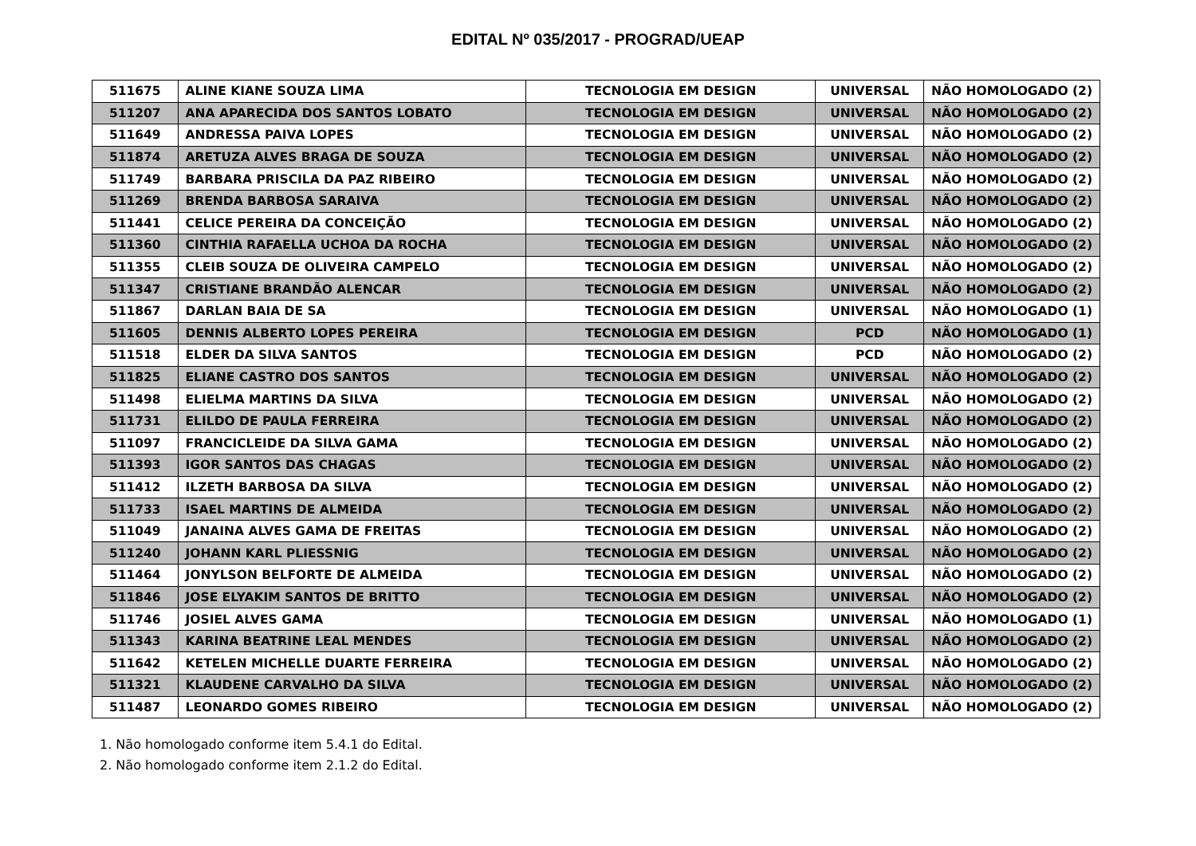EDITAL Nº 035/2017 - PROGRAD/UEAP
| 511675 | ALINE KIANE SOUZA LIMA | TECNOLOGIA EM DESIGN | UNIVERSAL | NÃO HOMOLOGADO (2) |
| 511207 | ANA APARECIDA DOS SANTOS LOBATO | TECNOLOGIA EM DESIGN | UNIVERSAL | NÃO HOMOLOGADO (2) |
| 511649 | ANDRESSA PAIVA LOPES | TECNOLOGIA EM DESIGN | UNIVERSAL | NÃO HOMOLOGADO (2) |
| 511874 | ARETUZA ALVES BRAGA DE SOUZA | TECNOLOGIA EM DESIGN | UNIVERSAL | NÃO HOMOLOGADO (2) |
| 511749 | BARBARA PRISCILA DA PAZ RIBEIRO | TECNOLOGIA EM DESIGN | UNIVERSAL | NÃO HOMOLOGADO (2) |
| 511269 | BRENDA BARBOSA SARAIVA | TECNOLOGIA EM DESIGN | UNIVERSAL | NÃO HOMOLOGADO (2) |
| 511441 | CELICE PEREIRA DA CONCEIÇÃO | TECNOLOGIA EM DESIGN | UNIVERSAL | NÃO HOMOLOGADO (2) |
| 511360 | CINTHIA RAFAELLA UCHOA DA ROCHA | TECNOLOGIA EM DESIGN | UNIVERSAL | NÃO HOMOLOGADO (2) |
| 511355 | CLEIB SOUZA DE OLIVEIRA CAMPELO | TECNOLOGIA EM DESIGN | UNIVERSAL | NÃO HOMOLOGADO (2) |
| 511347 | CRISTIANE BRANDÃO ALENCAR | TECNOLOGIA EM DESIGN | UNIVERSAL | NÃO HOMOLOGADO (2) |
| 511867 | DARLAN BAIA DE SA | TECNOLOGIA EM DESIGN | UNIVERSAL | NÃO HOMOLOGADO (1) |
| 511605 | DENNIS ALBERTO LOPES PEREIRA | TECNOLOGIA EM DESIGN | PCD | NÃO HOMOLOGADO (1) |
| 511518 | ELDER DA SILVA SANTOS | TECNOLOGIA EM DESIGN | PCD | NÃO HOMOLOGADO (2) |
| 511825 | ELIANE CASTRO DOS SANTOS | TECNOLOGIA EM DESIGN | UNIVERSAL | NÃO HOMOLOGADO (2) |
| 511498 | ELIELMA MARTINS DA SILVA | TECNOLOGIA EM DESIGN | UNIVERSAL | NÃO HOMOLOGADO (2) |
| 511731 | ELILDO DE PAULA FERREIRA | TECNOLOGIA EM DESIGN | UNIVERSAL | NÃO HOMOLOGADO (2) |
| 511097 | FRANCICLEIDE DA SILVA GAMA | TECNOLOGIA EM DESIGN | UNIVERSAL | NÃO HOMOLOGADO (2) |
| 511393 | IGOR SANTOS DAS CHAGAS | TECNOLOGIA EM DESIGN | UNIVERSAL | NÃO HOMOLOGADO (2) |
| 511412 | ILZETH BARBOSA DA SILVA | TECNOLOGIA EM DESIGN | UNIVERSAL | NÃO HOMOLOGADO (2) |
| 511733 | ISAEL MARTINS DE ALMEIDA | TECNOLOGIA EM DESIGN | UNIVERSAL | NÃO HOMOLOGADO (2) |
| 511049 | JANAINA ALVES GAMA DE FREITAS | TECNOLOGIA EM DESIGN | UNIVERSAL | NÃO HOMOLOGADO (2) |
| 511240 | JOHANN KARL PLIESSNIG | TECNOLOGIA EM DESIGN | UNIVERSAL | NÃO HOMOLOGADO (2) |
| 511464 | JONYLSON BELFORTE DE ALMEIDA | TECNOLOGIA EM DESIGN | UNIVERSAL | NÃO HOMOLOGADO (2) |
| 511846 | JOSE ELYAKIM SANTOS DE BRITTO | TECNOLOGIA EM DESIGN | UNIVERSAL | NÃO HOMOLOGADO (2) |
| 511746 | JOSIEL ALVES GAMA | TECNOLOGIA EM DESIGN | UNIVERSAL | NÃO HOMOLOGADO (1) |
| 511343 | KARINA BEATRINE LEAL MENDES | TECNOLOGIA EM DESIGN | UNIVERSAL | NÃO HOMOLOGADO (2) |
| 511642 | KETELEN MICHELLE DUARTE FERREIRA | TECNOLOGIA EM DESIGN | UNIVERSAL | NÃO HOMOLOGADO (2) |
| 511321 | KLAUDENE CARVALHO DA SILVA | TECNOLOGIA EM DESIGN | UNIVERSAL | NÃO HOMOLOGADO (2) |
| 511487 | LEONARDO GOMES RIBEIRO | TECNOLOGIA EM DESIGN | UNIVERSAL | NÃO HOMOLOGADO (2) |
1. Não homologado conforme item 5.4.1 do Edital.
2. Não homologado conforme item 2.1.2 do Edital.